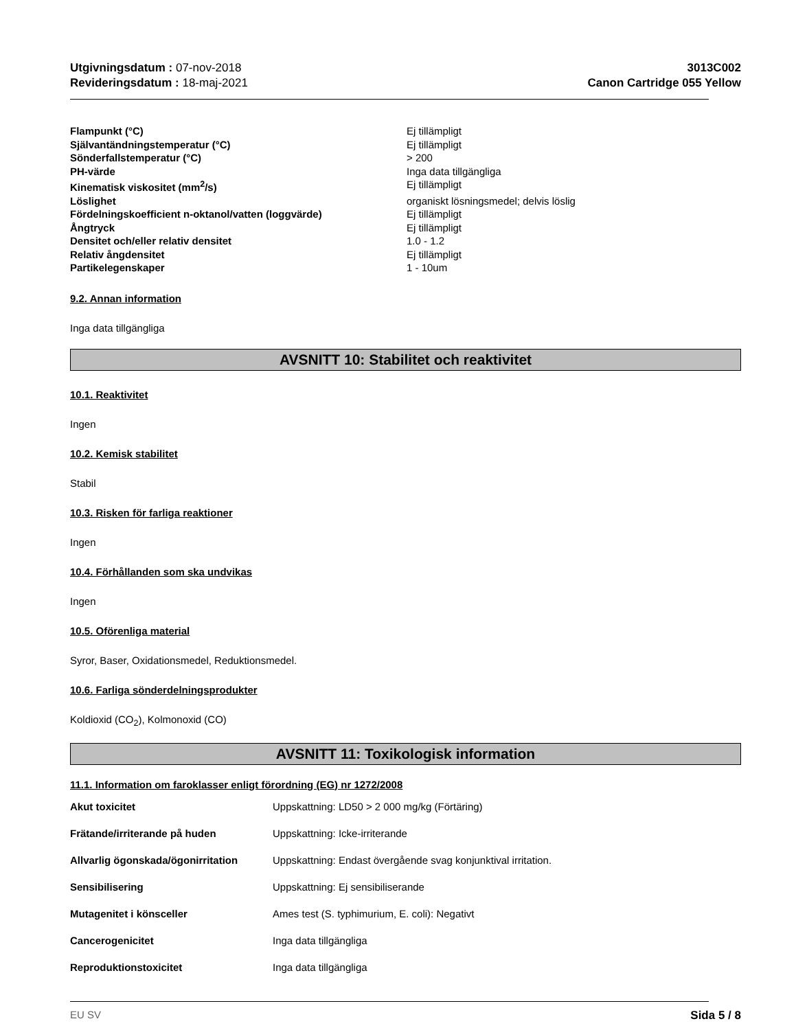Utgivningsdatum : 07-nov-2018
Revideringsdatum : 18-maj-2021
3013C002
Canon Cartridge 055 Yellow
| Flampunkt (°C) | Ej tillämpligt |
| Självantändningstemperatur (°C) | Ej tillämpligt |
| Sönderfallstemperatur (°C) | > 200 |
| PH-värde | Inga data tillgängliga |
| Kinematisk viskositet (mm<sup>2</sup>/s) | Ej tillämpligt |
| Löslighet | organiskt lösningsmedel; delvis löslig |
| Fördelningskoefficient n-oktanol/vatten (loggvärde) | Ej tillämpligt |
| Ångtryck | Ej tillämpligt |
| Densitet och/eller relativ densitet | 1.0 - 1.2 |
| Relativ ångdensitet | Ej tillämpligt |
| Partikelegenskaper | 1 - 10um |
9.2. Annan information
Inga data tillgängliga
AVSNITT 10: Stabilitet och reaktivitet
10.1. Reaktivitet
Ingen
10.2. Kemisk stabilitet
Stabil
10.3. Risken för farliga reaktioner
Ingen
10.4. Förhållanden som ska undvikas
Ingen
10.5. Oförenliga material
Syror, Baser, Oxidationsmedel, Reduktionsmedel.
10.6. Farliga sönderdelningsprodukter
Koldioxid (CO<sub>2</sub>), Kolmonoxid (CO)
AVSNITT 11: Toxikologisk information
11.1. Information om faroklasser enligt förordning (EG) nr 1272/2008
| Akut toxicitet | Uppskattning: LD50 > 2 000 mg/kg (Förtäring) |
| Frätande/irriterande på huden | Uppskattning: Icke-irriterande |
| Allvarlig ögonskada/ögonirritation | Uppskattning: Endast övergående svag konjunktival irritation. |
| Sensibilisering | Uppskattning: Ej sensibiliserande |
| Mutagenitet i könsceller | Ames test (S. typhimurium, E. coli): Negativt |
| Cancerogenicitet | Inga data tillgängliga |
| Reproduktionstoxicitet | Inga data tillgängliga |
EU SV Sida 5 / 8